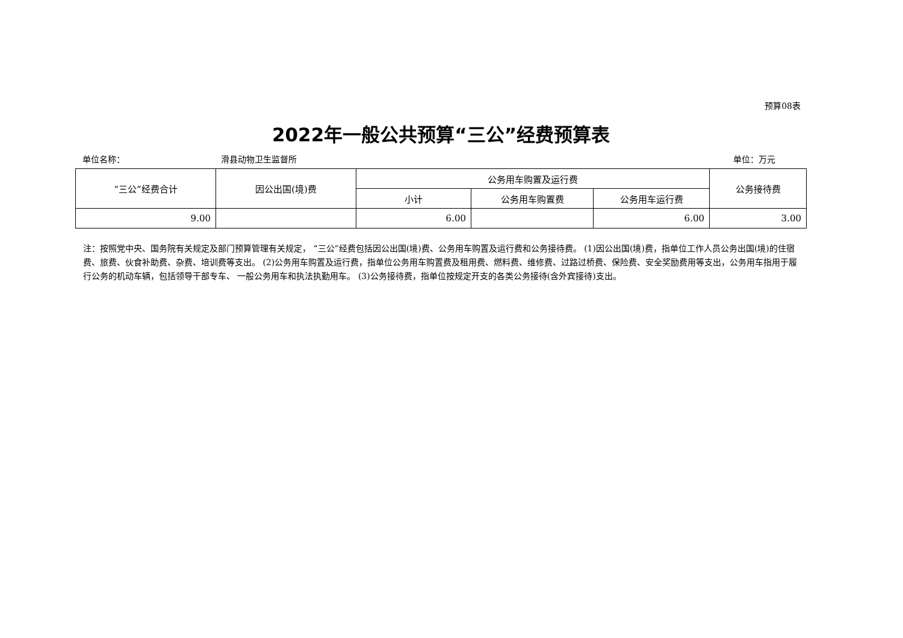预算08表
2022年一般公共预算“三公”经费预算表
单位名称： 滑县动物卫生监督所 单位：万元
| “三公”经费合计 | 因公出国(境)费 | 公务用车购置及运行费 | | | 公务接待费 |
| --- | --- | --- | --- | --- | --- |
| | | 小计 | 公务用车购置费 | 公务用车运行费 | |
| 9.00 | | 6.00 | | 6.00 | 3.00 |
注：按照党中央、国务院有关规定及部门预算管理有关规定， “三公”经费包括因公出国(境)费、公务用车购置及运行费和公务接待费。 (1)因公出国(境)费，指单位工作人员公务出国(境)的住宿费、旅费、伙食补助费、杂费、培训费等支出。 (2)公务用车购置及运行费，指单位公务用车购置费及租用费、燃料费、维修费、过路过桥费、保险费、安全奖励费用等支出，公务用车指用于履行公务的机动车辆，包括领导干部专车、 一般公务用车和执法执勤用车。 (3)公务接待费，指单位按规定开支的各类公务接待(含外宾接待)支出。